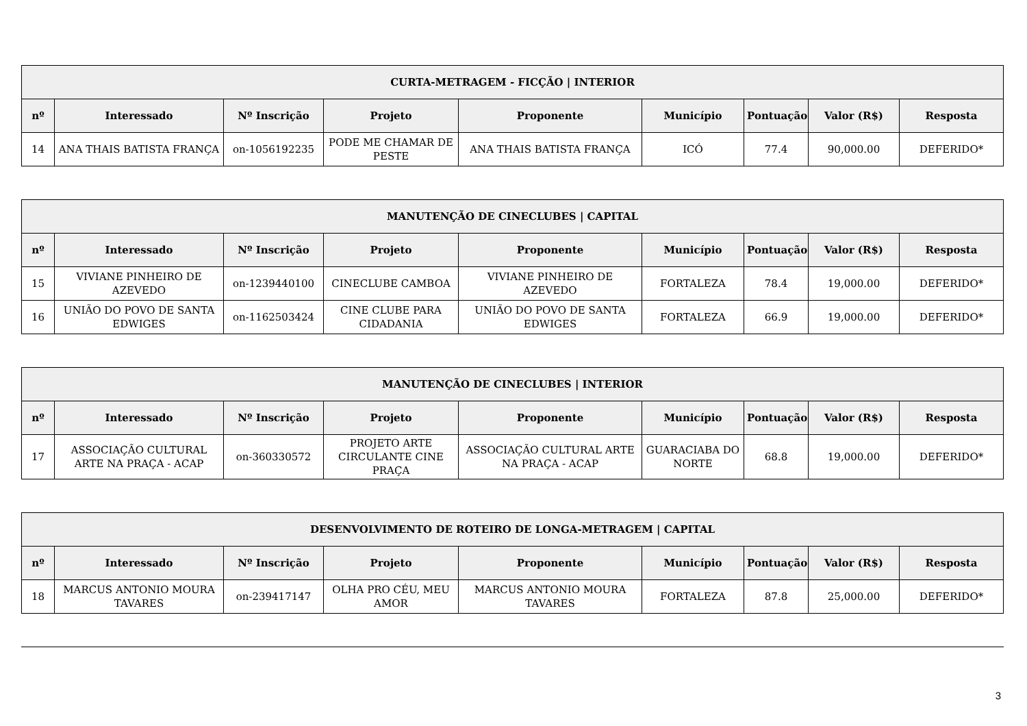| CURTA-METRAGEM - FICÇÃO / INTERIOR | | | | | | | | |
| --- | --- | --- | --- | --- | --- | --- | --- | --- |
| nº | Interessado | Nº Inscrição | Projeto | Proponente | Município | Pontuação | Valor (R$) | Resposta |
| 14 | ANA THAIS BATISTA FRANÇA | on-1056192235 | PODE ME CHAMAR DE PESTE | ANA THAIS BATISTA FRANÇA | ICÓ | 77.4 | 90,000.00 | DEFERIDO* |
| MANUTENÇÃO DE CINECLUBES / CAPITAL | | | | | | | | |
| --- | --- | --- | --- | --- | --- | --- | --- | --- |
| nº | Interessado | Nº Inscrição | Projeto | Proponente | Município | Pontuação | Valor (R$) | Resposta |
| 15 | VIVIANE PINHEIRO DE AZEVEDO | on-1239440100 | CINECLUBE CAMBOA | VIVIANE PINHEIRO DE AZEVEDO | FORTALEZA | 78.4 | 19,000.00 | DEFERIDO* |
| 16 | UNIÃO DO POVO DE SANTA EDWIGES | on-1162503424 | CINE CLUBE PARA CIDADANIA | UNIÃO DO POVO DE SANTA EDWIGES | FORTALEZA | 66.9 | 19,000.00 | DEFERIDO* |
| MANUTENÇÃO DE CINECLUBES / INTERIOR | | | | | | | | |
| --- | --- | --- | --- | --- | --- | --- | --- | --- |
| nº | Interessado | Nº Inscrição | Projeto | Proponente | Município | Pontuação | Valor (R$) | Resposta |
| 17 | ASSOCIAÇÃO CULTURAL ARTE NA PRAÇA - ACAP | on-360330572 | PROJETO ARTE CIRCULANTE CINE PRAÇA | ASSOCIAÇÃO CULTURAL ARTE NA PRAÇA - ACAP | GUARACIABA DO NORTE | 68.8 | 19,000.00 | DEFERIDO* |
| DESENVOLVIMENTO DE ROTEIRO DE LONGA-METRAGEM / CAPITAL | | | | | | | | |
| --- | --- | --- | --- | --- | --- | --- | --- | --- |
| nº | Interessado | Nº Inscrição | Projeto | Proponente | Município | Pontuação | Valor (R$) | Resposta |
| 18 | MARCUS ANTONIO MOURA TAVARES | on-239417147 | OLHA PRO CÉU, MEU AMOR | MARCUS ANTONIO MOURA TAVARES | FORTALEZA | 87.8 | 25,000.00 | DEFERIDO* |
3